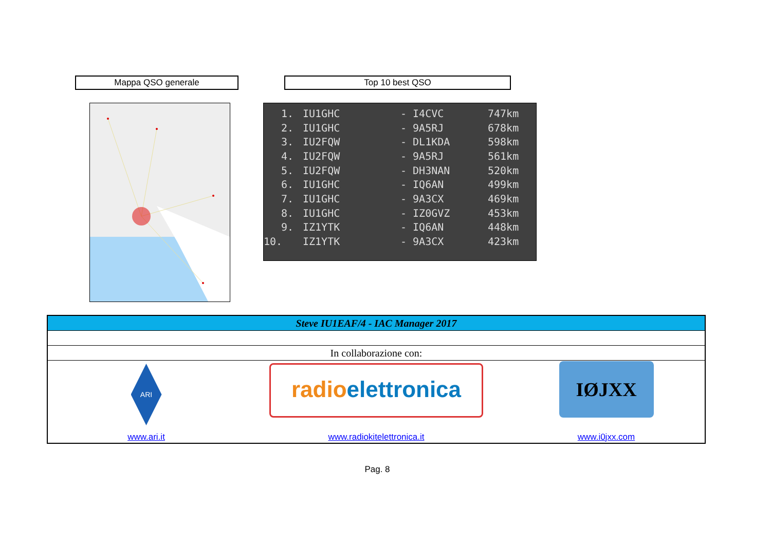Mappa QSO generale Top 10 best QSO
| 1. | IU1GHC | - I4CVC | 747km |
| 2. | IU1GHC | - 9A5RJ | 678km |
| 3. | IU2FQW | - DL1KDA | 598km |
| 4. | IU2FQW | - 9A5RJ | 561km |
| 5. | IU2FQW | - DH3NAN | 520km |
| 6. | IU1GHC | - IQ6AN | 499km |
| 7. | IU1GHC | - 9A3CX | 469km |
| 8. | IU1GHC | - IZ0GVZ | 453km |
| 9. | IZ1YTK | - IQ6AN | 448km |
| 10. | IZ1YTK | - 9A3CX | 423km |
| Steve IU1EAF/4 - IAC Manager 2017 | | |
| In collaborazione con: | | |
| ARI www.ari.it | radio elettronica www.radiokitelettronica.it | IØJXX www.i0jxx.com |
Pag. 8